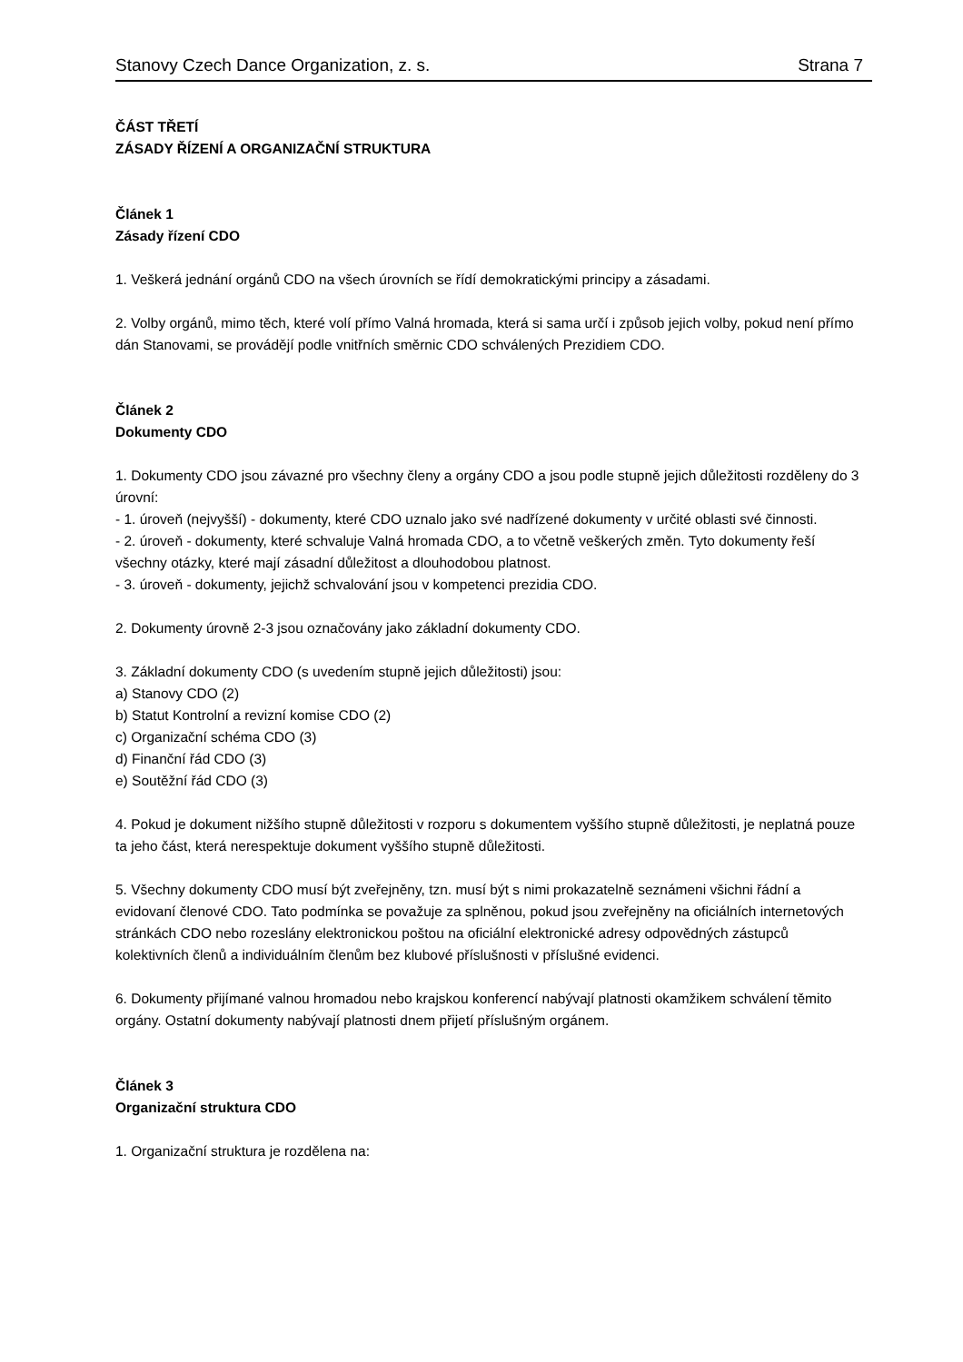Stanovy Czech Dance Organization, z. s. Strana 7
ČÁST TŘETÍ
ZÁSADY ŘÍZENÍ A ORGANIZAČNÍ STRUKTURA
Článek 1
Zásady řízení CDO
1. Veškerá jednání orgánů CDO na všech úrovních se řídí demokratickými principy a zásadami.
2. Volby orgánů, mimo těch, které volí přímo Valná hromada, která si sama určí i způsob jejich volby, pokud není přímo dán Stanovami, se provádějí podle vnitřních směrnic CDO schválených Prezidiem CDO.
Článek 2
Dokumenty CDO
1. Dokumenty CDO jsou závazné pro všechny členy a orgány CDO a jsou podle stupně jejich důležitosti rozděleny do 3 úrovní:
- 1. úroveň (nejvyšší) - dokumenty, které CDO uznalo jako své nadřízené dokumenty v určité oblasti své činnosti.
- 2. úroveň - dokumenty, které schvaluje Valná hromada CDO, a to včetně veškerých změn. Tyto dokumenty řeší všechny otázky, které mají zásadní důležitost a dlouhodobou platnost.
- 3. úroveň - dokumenty, jejichž schvalování jsou v kompetenci prezidia CDO.
2. Dokumenty úrovně 2-3 jsou označovány jako základní dokumenty CDO.
3. Základní dokumenty CDO (s uvedením stupně jejich důležitosti) jsou:
a) Stanovy CDO (2)
b) Statut Kontrolní a revizní komise CDO (2)
c) Organizační schéma CDO (3)
d) Finanční řád CDO (3)
e) Soutěžní řád CDO (3)
4. Pokud je dokument nižšího stupně důležitosti v rozporu s dokumentem vyššího stupně důležitosti, je neplatná pouze ta jeho část, která nerespektuje dokument vyššího stupně důležitosti.
5. Všechny dokumenty CDO musí být zveřejněny, tzn. musí být s nimi prokazatelně seznámeni všichni řádní a evidovaní členové CDO. Tato podmínka se považuje za splněnou, pokud jsou zveřejněny na oficiálních internetových stránkách CDO nebo rozeslány elektronickou poštou na oficiální elektronické adresy odpovědných zástupců kolektivních členů a individuálním členům bez klubové příslušnosti v příslušné evidenci.
6. Dokumenty přijímané valnou hromadou nebo krajskou konferencí nabývají platnosti okamžikem schválení těmito orgány. Ostatní dokumenty nabývají platnosti dnem přijetí příslušným orgánem.
Článek 3
Organizační struktura CDO
1. Organizační struktura je rozdělena na: